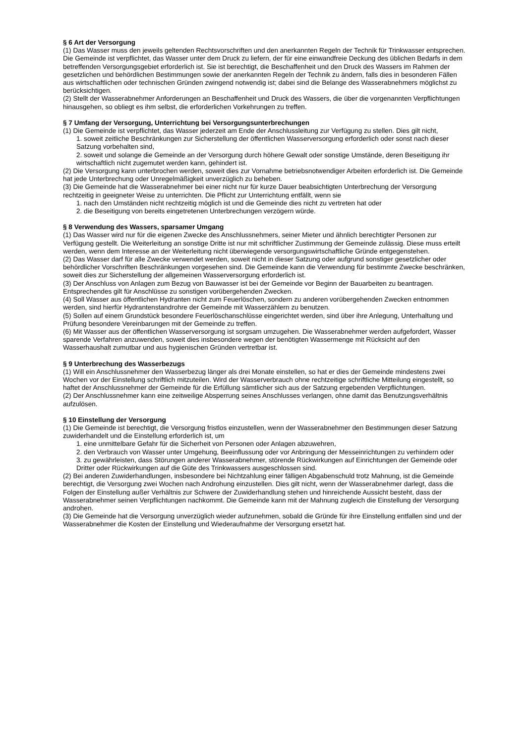§ 6 Art der Versorgung
(1) Das Wasser muss den jeweils geltenden Rechtsvorschriften und den anerkannten Regeln der Technik für Trinkwasser entsprechen. Die Gemeinde ist verpflichtet, das Wasser unter dem Druck zu liefern, der für eine einwandfreie Deckung des üblichen Bedarfs in dem betreffenden Versorgungsgebiet erforderlich ist. Sie ist berechtigt, die Beschaffenheit und den Druck des Wassers im Rahmen der gesetzlichen und behördlichen Bestimmungen sowie der anerkannten Regeln der Technik zu ändern, falls dies in besonderen Fällen aus wirtschaftlichen oder technischen Gründen zwingend notwendig ist; dabei sind die Belange des Wasserabnehmers möglichst zu berücksichtigen.
(2) Stellt der Wasserabnehmer Anforderungen an Beschaffenheit und Druck des Wassers, die über die vorgenannten Verpflichtungen hinausgehen, so obliegt es ihm selbst, die erforderlichen Vorkehrungen zu treffen.
§ 7 Umfang der Versorgung, Unterrichtung bei Versorgungsunterbrechungen
(1) Die Gemeinde ist verpflichtet, das Wasser jederzeit am Ende der Anschlussleitung zur Verfügung zu stellen. Dies gilt nicht,
1. soweit zeitliche Beschränkungen zur Sicherstellung der öffentlichen Wasserversorgung erforderlich oder sonst nach dieser Satzung vorbehalten sind,
2. soweit und solange die Gemeinde an der Versorgung durch höhere Gewalt oder sonstige Umstände, deren Beseitigung ihr wirtschaftlich nicht zugemutet werden kann, gehindert ist.
(2) Die Versorgung kann unterbrochen werden, soweit dies zur Vornahme betriebsnotwendiger Arbeiten erforderlich ist. Die Gemeinde hat jede Unterbrechung oder Unregelmäßigkeit unverzüglich zu beheben.
(3) Die Gemeinde hat die Wasserabnehmer bei einer nicht nur für kurze Dauer beabsichtigten Unterbrechung der Versorgung rechtzeitig in geeigneter Weise zu unterrichten. Die Pflicht zur Unterrichtung entfällt, wenn sie
1. nach den Umständen nicht rechtzeitig möglich ist und die Gemeinde dies nicht zu vertreten hat oder
2. die Beseitigung von bereits eingetretenen Unterbrechungen verzögern würde.
§ 8 Verwendung des Wassers, sparsamer Umgang
(1) Das Wasser wird nur für die eigenen Zwecke des Anschlussnehmers, seiner Mieter und ähnlich berechtigter Personen zur Verfügung gestellt. Die Weiterleitung an sonstige Dritte ist nur mit schriftlicher Zustimmung der Gemeinde zulässig. Diese muss erteilt werden, wenn dem Interesse an der Weiterleitung nicht überwiegende versorgungswirtschaftliche Gründe entgegenstehen.
(2) Das Wasser darf für alle Zwecke verwendet werden, soweit nicht in dieser Satzung oder aufgrund sonstiger gesetzlicher oder behördlicher Vorschriften Beschränkungen vorgesehen sind. Die Gemeinde kann die Verwendung für bestimmte Zwecke beschränken, soweit dies zur Sicherstellung der allgemeinen Wasserversorgung erforderlich ist.
(3) Der Anschluss von Anlagen zum Bezug von Bauwasser ist bei der Gemeinde vor Beginn der Bauarbeiten zu beantragen. Entsprechendes gilt für Anschlüsse zu sonstigen vorübergehenden Zwecken.
(4) Soll Wasser aus öffentlichen Hydranten nicht zum Feuerlöschen, sondern zu anderen vorübergehenden Zwecken entnommen werden, sind hierfür Hydrantenstandrohre der Gemeinde mit Wasserzählern zu benutzen.
(5) Sollen auf einem Grundstück besondere Feuerlöschanschlüsse eingerichtet werden, sind über ihre Anlegung, Unterhaltung und Prüfung besondere Vereinbarungen mit der Gemeinde zu treffen.
(6) Mit Wasser aus der öffentlichen Wasserversorgung ist sorgsam umzugehen. Die Wasserabnehmer werden aufgefordert, Wasser sparende Verfahren anzuwenden, soweit dies insbesondere wegen der benötigten Wassermenge mit Rücksicht auf den Wasserhaushalt zumutbar und aus hygienischen Gründen vertretbar ist.
§ 9 Unterbrechung des Wasserbezugs
(1) Will ein Anschlussnehmer den Wasserbezug länger als drei Monate einstellen, so hat er dies der Gemeinde mindestens zwei Wochen vor der Einstellung schriftlich mitzuteilen. Wird der Wasserverbrauch ohne rechtzeitige schriftliche Mitteilung eingestellt, so haftet der Anschlussnehmer der Gemeinde für die Erfüllung sämtlicher sich aus der Satzung ergebenden Verpflichtungen.
(2) Der Anschlussnehmer kann eine zeitweilige Absperrung seines Anschlusses verlangen, ohne damit das Benutzungsverhältnis aufzulösen.
§ 10 Einstellung der Versorgung
(1) Die Gemeinde ist berechtigt, die Versorgung fristlos einzustellen, wenn der Wasserabnehmer den Bestimmungen dieser Satzung zuwiderhandelt und die Einstellung erforderlich ist, um
1. eine unmittelbare Gefahr für die Sicherheit von Personen oder Anlagen abzuwehren,
2. den Verbrauch von Wasser unter Umgehung, Beeinflussung oder vor Anbringung der Messeinrichtungen zu verhindern oder
3. zu gewährleisten, dass Störungen anderer Wasserabnehmer, störende Rückwirkungen auf Einrichtungen der Gemeinde oder Dritter oder Rückwirkungen auf die Güte des Trinkwassers ausgeschlossen sind.
(2) Bei anderen Zuwiderhandlungen, insbesondere bei Nichtzahlung einer fälligen Abgabenschuld trotz Mahnung, ist die Gemeinde berechtigt, die Versorgung zwei Wochen nach Androhung einzustellen. Dies gilt nicht, wenn der Wasserabnehmer darlegt, dass die Folgen der Einstellung außer Verhältnis zur Schwere der Zuwiderhandlung stehen und hinreichende Aussicht besteht, dass der Wasserabnehmer seinen Verpflichtungen nachkommt. Die Gemeinde kann mit der Mahnung zugleich die Einstellung der Versorgung androhen.
(3) Die Gemeinde hat die Versorgung unverzüglich wieder aufzunehmen, sobald die Gründe für ihre Einstellung entfallen sind und der Wasserabnehmer die Kosten der Einstellung und Wiederaufnahme der Versorgung ersetzt hat.